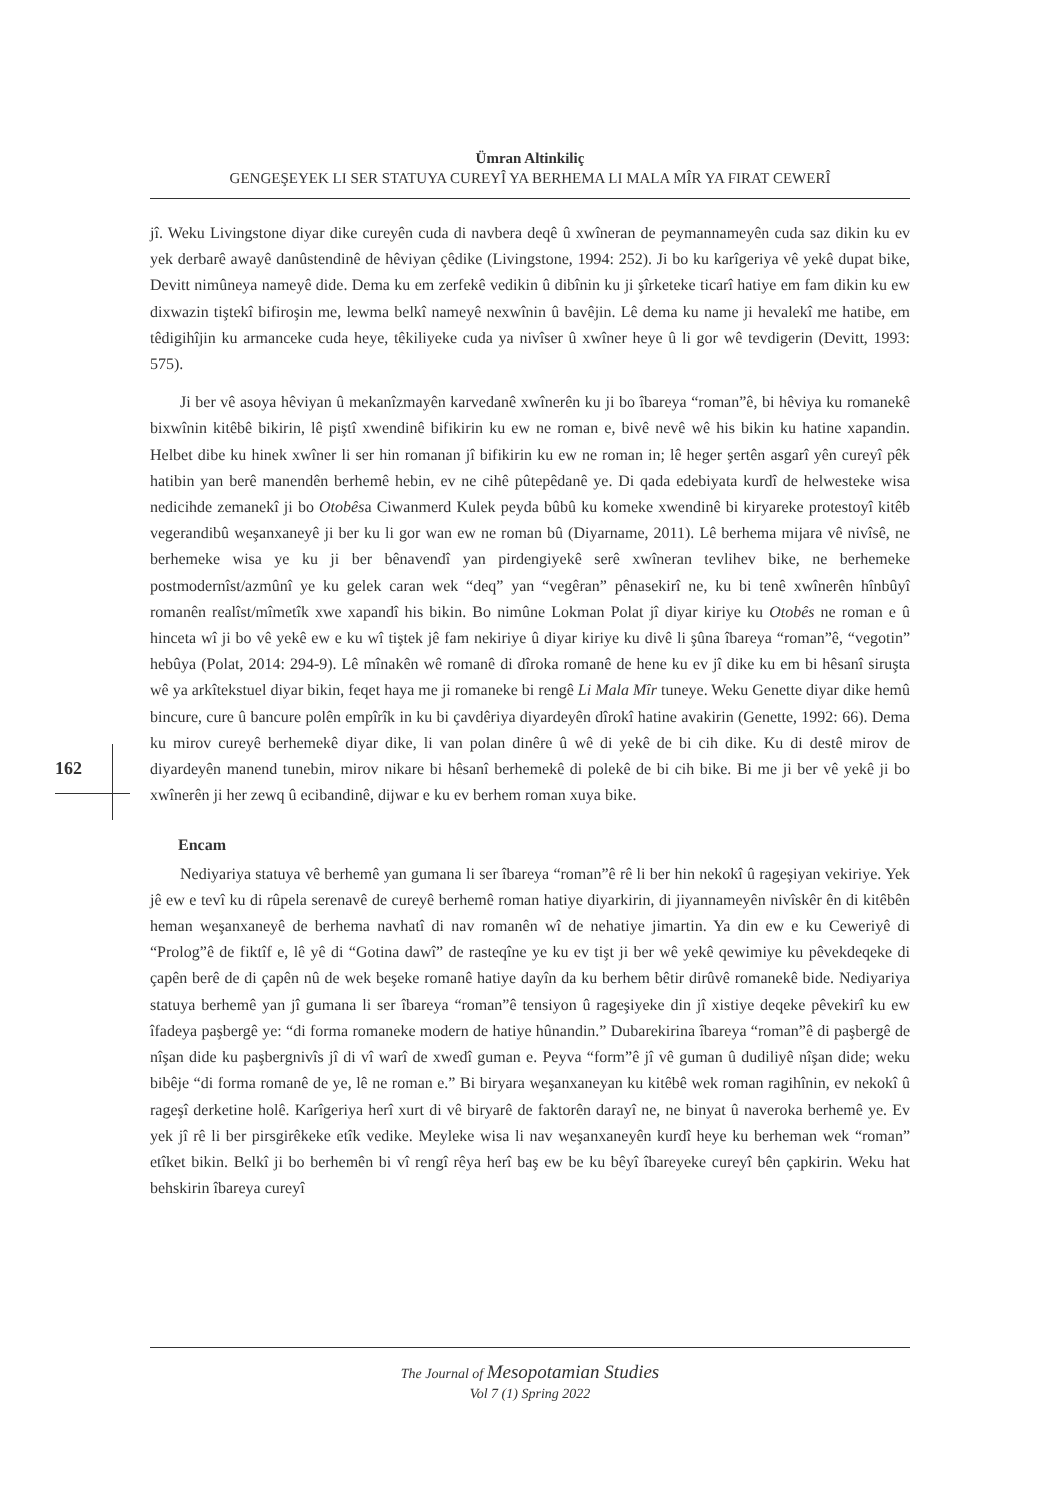Ümran Altinkiliç
GENGEŞEYEK LI SER STATUYA CUREYÎ YA BERHEMA LI MALA MÎR YA FIRAT CEWERÎ
jî. Weku Livingstone diyar dike cureyên cuda di navbera deqê û xwîneran de peymannameyên cuda saz dikin ku ev yek derbarê awayê danûstendinê de hêviyan çêdike (Livingstone, 1994: 252). Ji bo ku karîgeriya vê yekê dupat bike, Devitt nimûneya nameyê dide. Dema ku em zerfekê vedikin û dibînin ku ji şîrketeke ticarî hatiye em fam dikin ku ew dixwazin tiştekî bifiroşin me, lewma belkî nameyê nexwînin û bavêjin. Lê dema ku name ji hevalekî me hatibe, em têdigihîjin ku armanceke cuda heye, têkiliyeke cuda ya nivîser û xwîner heye û li gor wê tevdigerin (Devitt, 1993: 575).
Ji ber vê asoya hêviyan û mekanîzmayên karvedanê xwînerên ku ji bo îbareya “roman”ê, bi hêviya ku romanekê bixwînin kitêbê bikirin, lê piştî xwendinê bifikirin ku ew ne roman e, bivê nevê wê his bikin ku hatine xapandin. Helbet dibe ku hinek xwîner li ser hin romanan jî bifikirin ku ew ne roman in; lê heger şertên asgarî yên cureyî pêk hatibin yan berê manendên berhemê hebin, ev ne cihê pûtepêdanê ye. Di qada edebiyata kurdî de helwesteke wisa nedicihde zemanekî ji bo Otobêsa Ciwanmerd Kulek peyda bûbû ku komeke xwendinê bi kiryareke protestoyî kitêb vegerandibû weşanxaneyê ji ber ku li gor wan ew ne roman bû (Diyarname, 2011). Lê berhema mijara vê nivîsê, ne berhemeke wisa ye ku ji ber bênavendî yan pirdengiyekê serê xwîneran tevlihev bike, ne berhemeke postmodernîst/azmûnî ye ku gelek caran wek “deq” yan “vegêran” pênasekirî ne, ku bi tenê xwînerên hînbûyî romanên realîst/mîmetîk xwe xapandî his bikin. Bo nimûne Lokman Polat jî diyar kiriye ku Otobês ne roman e û hinceta wî ji bo vê yekê ew e ku wî tiştek jê fam nekiriye û diyar kiriye ku divê li şûna îbareya “roman”ê, “vegotin” hebûya (Polat, 2014: 294-9). Lê mînakên wê romanê di dîroka romanê de hene ku ev jî dike ku em bi hêsanî siruşta wê ya arkîtekstuel diyar bikin, feqet haya me ji romaneke bi rengê Li Mala Mîr tuneye. Weku Genette diyar dike hemû bincure, cure û bancure polên empîrîk in ku bi çavdêriya diyardeyên dîrokî hatine avakirin (Genette, 1992: 66). Dema ku mirov cureyê berhemekê diyar dike, li van polan dinêre û wê di yekê de bi cih dike. Ku di destê mirov de diyardeyên manend tunebin, mirov nikare bi hêsanî berhemekê di polekê de bi cih bike. Bi me ji ber vê yekê ji bo xwînerên ji her zewq û ecibandinê, dijwar e ku ev berhem roman xuya bike.
Encam
Nediyariya statuya vê berhemê yan gumana li ser îbareya “roman”ê rê li ber hin nekokî û rageşiyan vekiriye. Yek jê ew e tevî ku di rûpela serenavê de cureyê berhemê roman hatiye diyarkirin, di jiyannameyên nivîskêr ên di kitêbên heman weşanxaneyê de berhema navhatî di nav romanên wî de nehatiye jimartin. Ya din ew e ku Ceweriyê di “Prolog”ê de fiktîf e, lê yê di “Gotina dawî” de rasteqîne ye ku ev tişt ji ber wê yekê qewimiye ku pêvekdeqeke di çapên berê de di çapên nû de wek beşeke romanê hatiye dayîn da ku berhem bêtir dirûvê romanekê bide. Nediyariya statuya berhemê yan jî gumana li ser îbareya “roman”ê tensiyon û rageşiyeke din jî xistiye deqeke pêvekirî ku ew îfadeya paşbergê ye: “di forma romaneke modern de hatiye hûnandin.” Dubarekirina îbareya “roman”ê di paşbergê de nîşan dide ku paşbergnivîs jî di vî warî de xwedî guman e. Peyva “form”ê jî vê guman û dudiliyê nîşan dide; weku bibêje “di forma romanê de ye, lê ne roman e.” Bi biryara weşanxaneyan ku kitêbê wek roman ragihînin, ev nekokî û rageşî derketine holê. Karîgeriya herî xurt di vê biryarê de faktorên darayî ne, ne binyat û naveroka berhemê ye. Ev yek jî rê li ber pirsgirêkeke etîk vedike. Meyleke wisa li nav weşanxaneyên kurdî heye ku berheman wek “roman” etîket bikin. Belkî ji bo berhemên bi vî rengî rêya herî baş ew be ku bêyî îbareyeke cureyî bên çapkirin. Weku hat behskirin îbareya cureyî
162
The Journal of Mesopotamian Studies
Vol 7 (1) Spring 2022